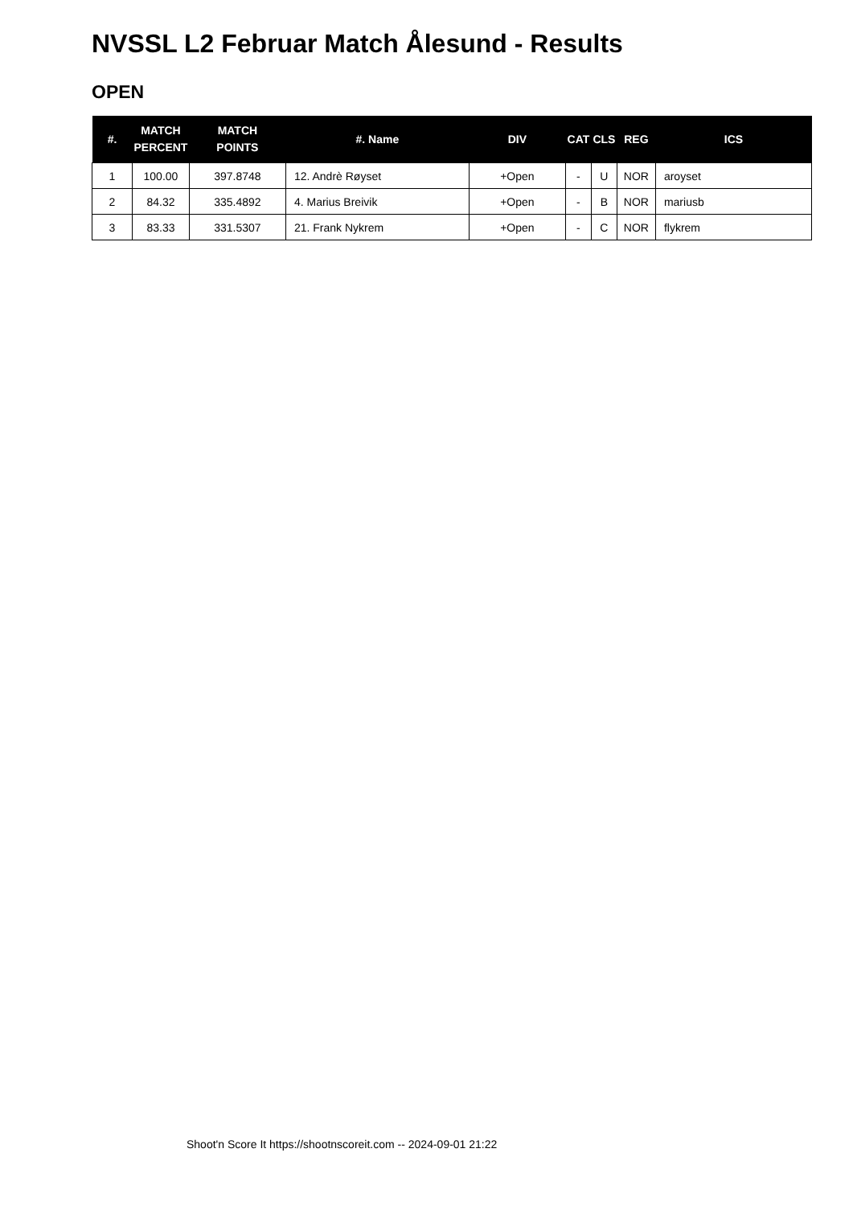NVSSL L2 Februar Match Ålesund - Results
OPEN
| #. | MATCH PERCENT | MATCH POINTS | #. Name | DIV | CAT | CLS | REG | ICS |
| --- | --- | --- | --- | --- | --- | --- | --- | --- |
| 1 | 100.00 | 397.8748 | 12. Andrè Røyset | +Open | - | U | NOR | aroyset |
| 2 | 84.32 | 335.4892 | 4. Marius Breivik | +Open | - | B | NOR | mariusb |
| 3 | 83.33 | 331.5307 | 21. Frank Nykrem | +Open | - | C | NOR | flykrem |
Shoot'n Score It https://shootnscoreit.com -- 2024-09-01 21:22